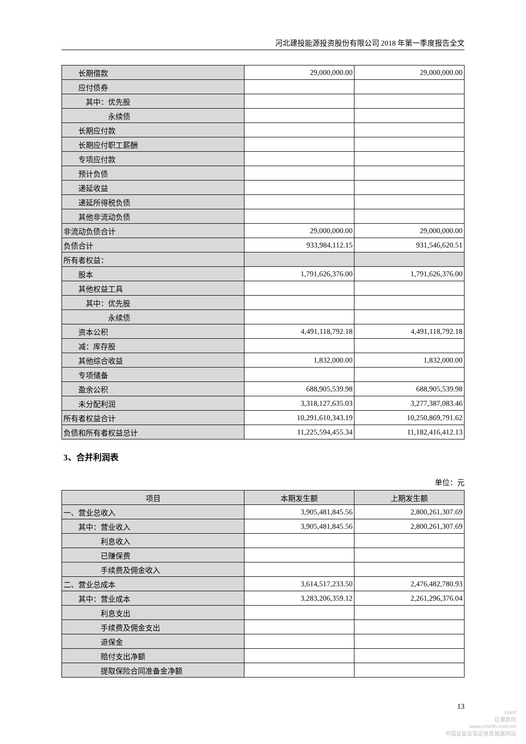河北建投能源投资股份有限公司 2018 年第一季度报告全文
| 长期借款 | 29,000,000.00 | 29,000,000.00 |
| 应付债券 | | |
| 其中：优先股 | | |
| 永续债 | | |
| 长期应付款 | | |
| 长期应付职工薪酬 | | |
| 专项应付款 | | |
| 预计负债 | | |
| 递延收益 | | |
| 递延所得税负债 | | |
| 其他非流动负债 | | |
| 非流动负债合计 | 29,000,000.00 | 29,000,000.00 |
| 负债合计 | 933,984,112.15 | 931,546,620.51 |
| 所有者权益： | | |
| 股本 | 1,791,626,376.00 | 1,791,626,376.00 |
| 其他权益工具 | | |
| 其中：优先股 | | |
| 永续债 | | |
| 资本公积 | 4,491,118,792.18 | 4,491,118,792.18 |
| 减：库存股 | | |
| 其他综合收益 | 1,832,000.00 | 1,832,000.00 |
| 专项储备 | | |
| 盈余公积 | 688,905,539.98 | 688,905,539.98 |
| 未分配利润 | 3,318,127,635.03 | 3,277,387,083.46 |
| 所有者权益合计 | 10,291,610,343.19 | 10,250,869,791.62 |
| 负债和所有者权益总计 | 11,225,594,455.34 | 11,182,416,412.13 |
3、合并利润表
单位：元
| 项目 | 本期发生额 | 上期发生额 |
| --- | --- | --- |
| 一、营业总收入 | 3,905,481,845.56 | 2,800,261,307.69 |
| 其中：营业收入 | 3,905,481,845.56 | 2,800,261,307.69 |
| 利息收入 | | |
| 已赚保费 | | |
| 手续费及佣金收入 | | |
| 二、营业总成本 | 3,614,517,233.50 | 2,476,482,780.93 |
| 其中：营业成本 | 3,283,206,359.12 | 2,261,296,376.04 |
| 利息支出 | | |
| 手续费及佣金支出 | | |
| 退保金 | | |
| 赔付支出净额 | | |
| 提取保险合同准备金净额 | | |
13
cninf
巨潮资讯
www.cninfo.com.cn
中国证监会指定信息披露网站